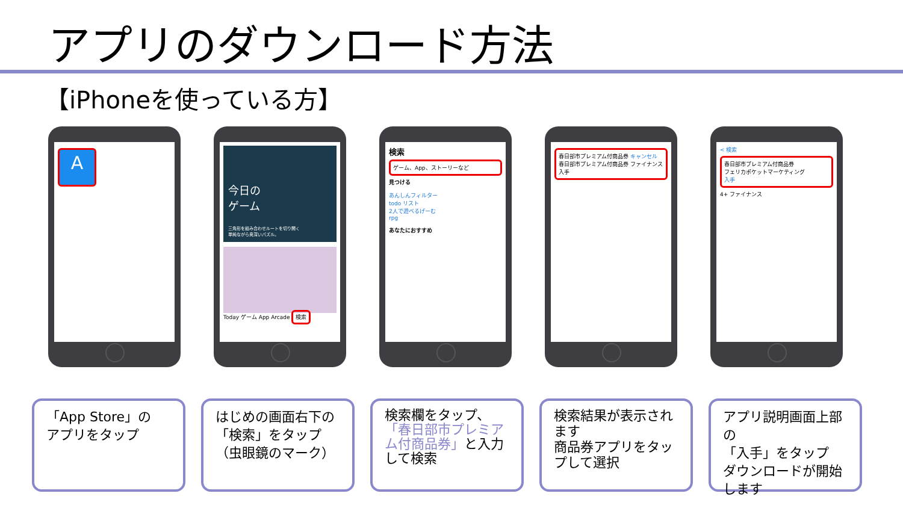アプリのダウンロード方法
【iPhoneを使っている方】
A
今日の
ゲーム
三角形を組み合わせルートを切り開く
単純ながら奥深いパズル。
Today ゲーム App Arcade 検索
検索
ゲーム、App、ストーリーなど
見つける
あんしんフィルター
todo リスト
2人で遊べるげーむ
rpg
あなたにおすすめ
春日部市プレミアム付商品券 キャンセル
春日部市プレミアム付商品券 ファイナンス 入手
< 検索
春日部市プレミアム付商品券
フェリカポケットマーケティング
入手
4+ ファイナンス
「App Store」の
アプリをタップ
はじめの画面右下の
「検索」をタップ
（虫眼鏡のマーク）
検索欄をタップ、
「春日部市プレミアム付商品券」と入力して検索
検索結果が表示されます
商品券アプリをタップして選択
アプリ説明画面上部の
「入手」をタップ
ダウンロードが開始します